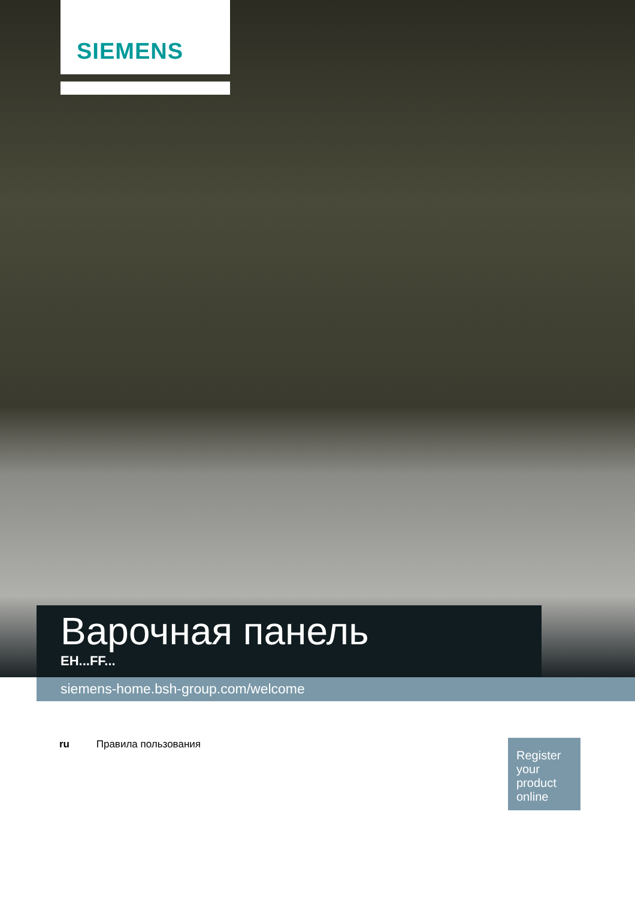SIEMENS
Варочная панель
EH...FF...
siemens-home.bsh-group.com/welcome
ru Правила пользования
Register your product online